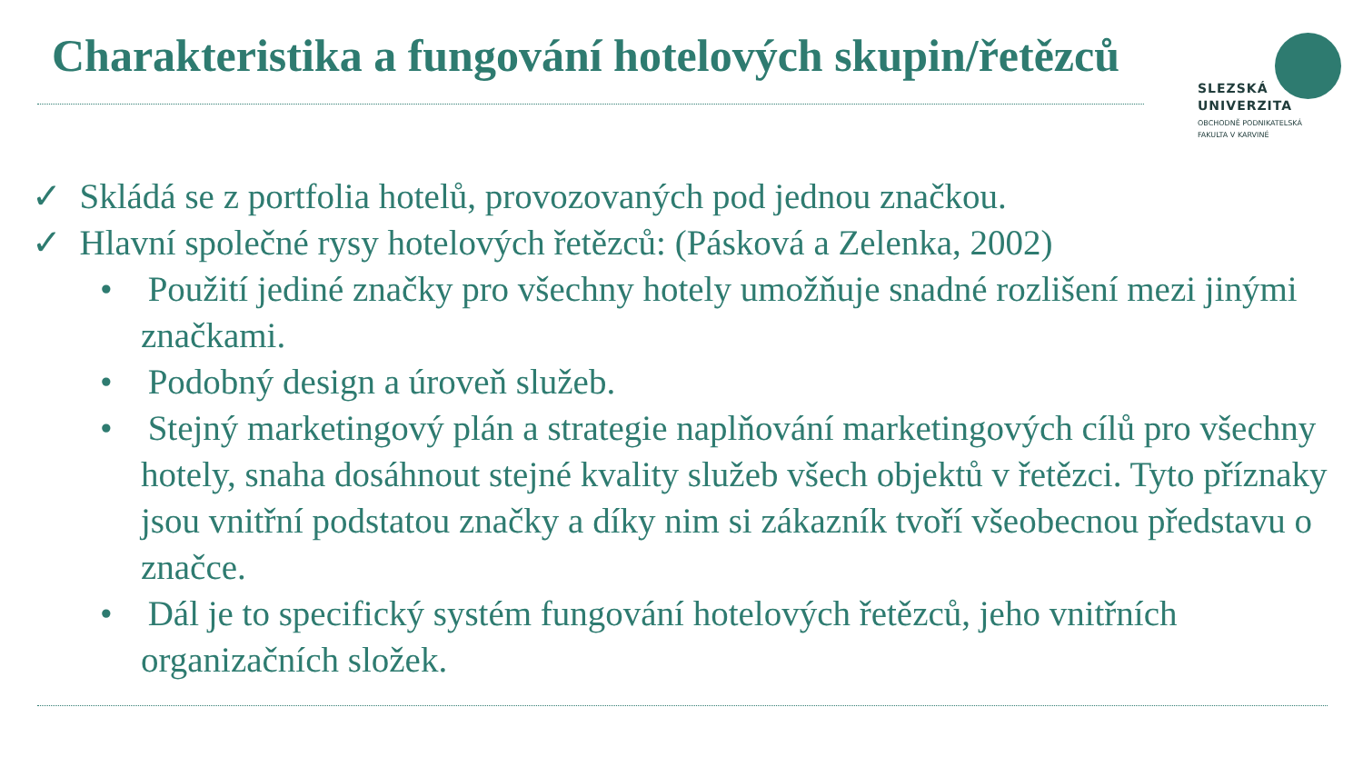Charakteristika a fungování hotelových skupin/řetězců
SLEZSKÁ
UNIVERZITA
OBCHODNĚ PODNIKATELSKÁ
FAKULTA V KARVINÉ
✓ Skládá se z portfolia hotelů, provozovaných pod jednou značkou.
✓ Hlavní společné rysy hotelových řetězců: (Pásková a Zelenka, 2002)
• Použití jediné značky pro všechny hotely umožňuje snadné rozlišení mezi jinými značkami.
• Podobný design a úroveň služeb.
• Stejný marketingový plán a strategie naplňování marketingových cílů pro všechny hotely, snaha dosáhnout stejné kvality služeb všech objektů v řetězci. Tyto příznaky jsou vnitřní podstatou značky a díky nim si zákazník tvoří všeobecnou představu o značce.
• Dál je to specifický systém fungování hotelových řetězců, jeho vnitřních organizačních složek.